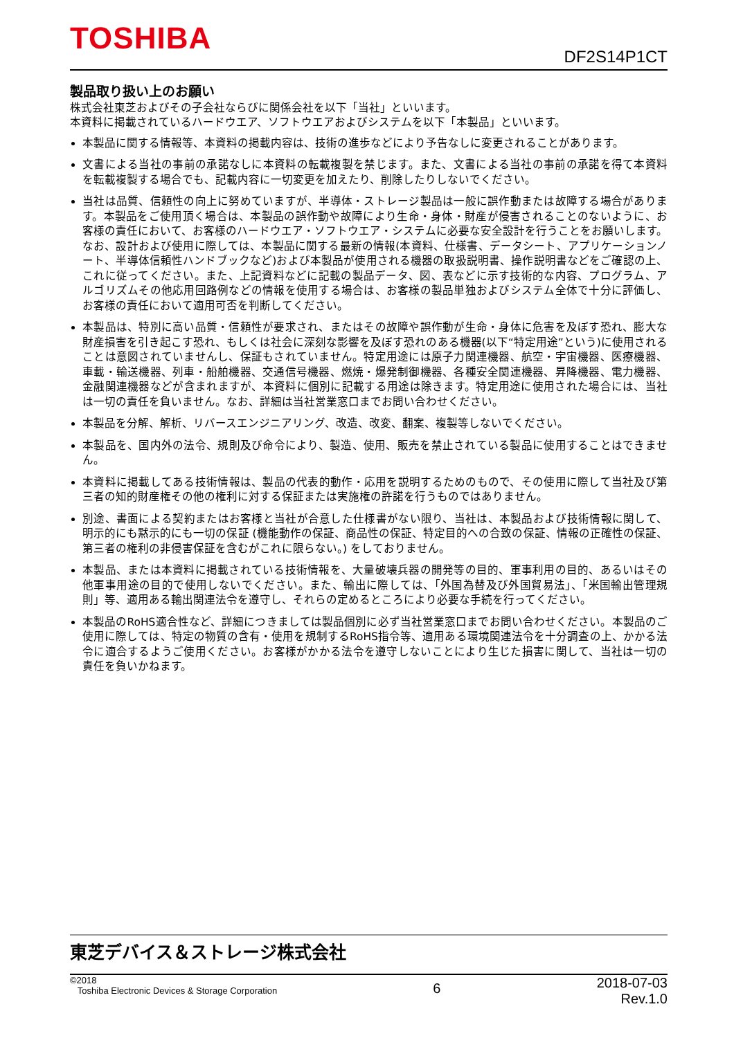TOSHIBA DF2S14P1CT
製品取り扱い上のお願い
株式会社東芝およびその子会社ならびに関係会社を以下「当社」といいます。
本資料に掲載されているハードウエア、ソフトウエアおよびシステムを以下「本製品」といいます。
本製品に関する情報等、本資料の掲載内容は、技術の進歩などにより予告なしに変更されることがあります。
文書による当社の事前の承諾なしに本資料の転載複製を禁じます。また、文書による当社の事前の承諾を得て本資料を転載複製する場合でも、記載内容に一切変更を加えたり、削除したりしないでください。
当社は品質、信頼性の向上に努めていますが、半導体・ストレージ製品は一般に誤作動または故障する場合があります。本製品をご使用頂く場合は、本製品の誤作動や故障により生命・身体・財産が侵害されることのないように、お客様の責任において、お客様のハードウエア・ソフトウエア・システムに必要な安全設計を行うことをお願いします。なお、設計および使用に際しては、本製品に関する最新の情報(本資料、仕様書、データシート、アプリケーションノート、半導体信頼性ハンドブックなど)および本製品が使用される機器の取扱説明書、操作説明書などをご確認の上、これに従ってください。また、上記資料などに記載の製品データ、図、表などに示す技術的な内容、プログラム、アルゴリズムその他応用回路例などの情報を使用する場合は、お客様の製品単独およびシステム全体で十分に評価し、お客様の責任において適用可否を判断してください。
本製品は、特別に高い品質・信頼性が要求され、またはその故障や誤作動が生命・身体に危害を及ぼす恐れ、膨大な財産損害を引き起こす恐れ、もしくは社会に深刻な影響を及ぼす恐れのある機器(以下“特定用途”という)に使用されることは意図されていませんし、保証もされていません。特定用途には原子力関連機器、航空・宇宙機器、医療機器、車載・輸送機器、列車・船舶機器、交通信号機器、燃焼・爆発制御機器、各種安全関連機器、昇降機器、電力機器、金融関連機器などが含まれますが、本資料に個別に記載する用途は除きます。特定用途に使用された場合には、当社は一切の責任を負いません。なお、詳細は当社営業窓口までお問い合わせください。
本製品を分解、解析、リバースエンジニアリング、改造、改変、翻案、複製等しないでください。
本製品を、国内外の法令、規則及び命令により、製造、使用、販売を禁止されている製品に使用することはできません。
本資料に掲載してある技術情報は、製品の代表的動作・応用を説明するためのもので、その使用に際して当社及び第三者の知的財産権その他の権利に対する保証または実施権の許諾を行うものではありません。
別途、書面による契約またはお客様と当社が合意した仕様書がない限り、当社は、本製品および技術情報に関して、明示的にも黙示的にも一切の保証 (機能動作の保証、商品性の保証、特定目的への合致の保証、情報の正確性の保証、第三者の権利の非侵害保証を含むがこれに限らない。) をしておりません。
本製品、または本資料に掲載されている技術情報を、大量破壊兵器の開発等の目的、軍事利用の目的、あるいはその他軍事用途の目的で使用しないでください。また、輸出に際しては、「外国為替及び外国貿易法」、「米国輸出管理規則」等、適用ある輸出関連法令を遵守し、それらの定めるところにより必要な手続を行ってください。
本製品のRoHS適合性など、詳細につきましては製品個別に必ず当社営業窓口までお問い合わせください。本製品のご使用に際しては、特定の物質の含有・使用を規制するRoHS指令等、適用ある環境関連法令を十分調査の上、かかる法令に適合するようご使用ください。お客様がかかる法令を遵守しないことにより生じた損害に関して、当社は一切の責任を負いかねます。
東芝デバイス＆ストレージ株式会社
©2018
Toshiba Electronic Devices & Storage Corporation
6
2018-07-03
Rev.1.0